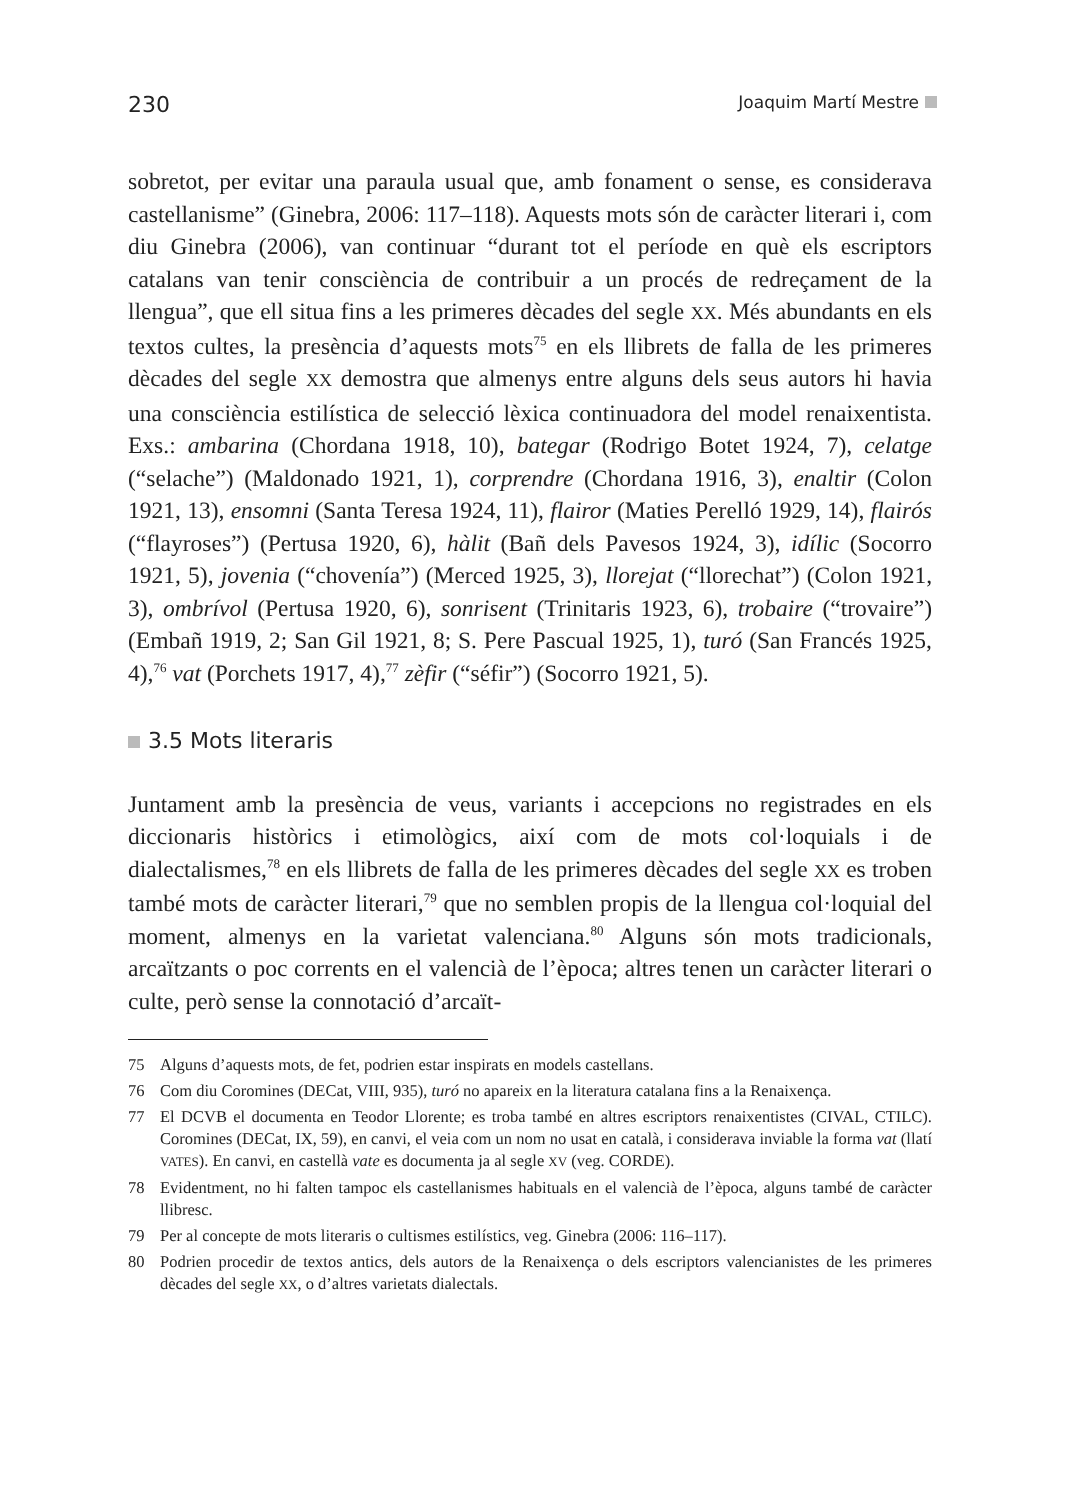230 Joaquim Martí Mestre
sobretot, per evitar una paraula usual que, amb fonament o sense, es considerava castellanisme” (Ginebra, 2006: 117–118). Aquests mots són de caràcter literari i, com diu Ginebra (2006), van continuar “durant tot el període en què els escriptors catalans van tenir consciència de contribuir a un procés de redreçament de la llengua”, que ell situa fins a les primeres dècades del segle XX. Més abundants en els textos cultes, la presència d’aquests mots<sup>75</sup> en els llibrets de falla de les primeres dècades del segle XX demostra que almenys entre alguns dels seus autors hi havia una consciència estilística de selecció lèxica continuadora del model renaixentista. Exs.: ambarina (Chordana 1918, 10), bategar (Rodrigo Botet 1924, 7), celatge (“selache”) (Maldonado 1921, 1), corprendre (Chordana 1916, 3), enaltir (Colon 1921, 13), ensomni (Santa Teresa 1924, 11), flairor (Maties Perelló 1929, 14), flairós (“flayroses”) (Pertusa 1920, 6), hàlit (Bañ dels Pavesos 1924, 3), idílic (Socorro 1921, 5), jovenia (“chovenía”) (Merced 1925, 3), llorejat (“llorechat”) (Colon 1921, 3), ombrívol (Pertusa 1920, 6), sonrisent (Trinitaris 1923, 6), trobaire (“trovaire”) (Embañ 1919, 2; San Gil 1921, 8; S. Pere Pascual 1925, 1), turó (San Francés 1925, 4),<sup>76</sup> vat (Porchets 1917, 4),<sup>77</sup> zèfir (“séfir”) (Socorro 1921, 5).
3.5 Mots literaris
Juntament amb la presència de veus, variants i accepcions no registrades en els diccionaris històrics i etimològics, així com de mots col·loquials i de dialectalismes,<sup>78</sup> en els llibrets de falla de les primeres dècades del segle XX es troben també mots de caràcter literari,<sup>79</sup> que no semblen propis de la llengua col·loquial del moment, almenys en la varietat valenciana.<sup>80</sup> Alguns són mots tradicionals, arcaïtzants o poc corrents en el valencià de l’època; altres tenen un caràcter literari o culte, però sense la connotació d’arcaït-
75 Alguns d’aquests mots, de fet, podrien estar inspirats en models castellans.
76 Com diu Coromines (DECat, VIII, 935), turó no apareix en la literatura catalana fins a la Renaixença.
77 El DCVB el documenta en Teodor Llorente; es troba també en altres escriptors renaixentistes (CIVAL, CTILC). Coromines (DECat, IX, 59), en canvi, el veia com un nom no usat en català, i considerava inviable la forma vat (llatí VATES). En canvi, en castellà vate es documenta ja al segle XV (veg. CORDE).
78 Evidentment, no hi falten tampoc els castellanismes habituals en el valencià de l’època, alguns també de caràcter llibresc.
79 Per al concepte de mots literaris o cultismes estilístics, veg. Ginebra (2006: 116–117).
80 Podrien procedir de textos antics, dels autors de la Renaixença o dels escriptors valencianistes de les primeres dècades del segle XX, o d’altres varietats dialectals.